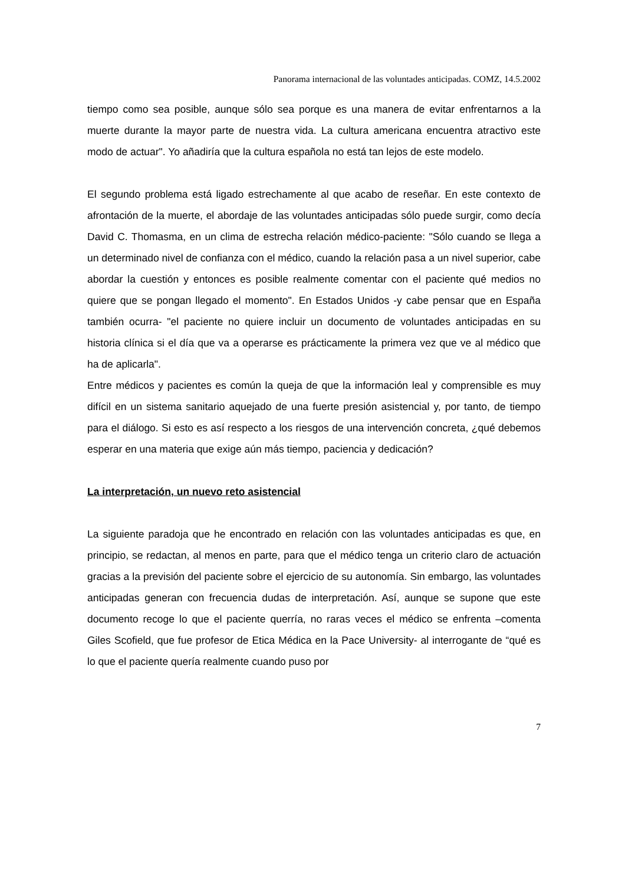Panorama internacional de las voluntades anticipadas. COMZ, 14.5.2002
tiempo como sea posible, aunque sólo sea porque es una manera de evitar enfrentarnos a la muerte durante la mayor parte de nuestra vida. La cultura americana encuentra atractivo este modo de actuar". Yo añadiría que la cultura española no está tan lejos de este modelo.
El segundo problema está ligado estrechamente al que acabo de reseñar. En este contexto de afrontación de la muerte, el abordaje de las voluntades anticipadas sólo puede surgir, como decía David C. Thomasma, en un clima de estrecha relación médico-paciente: "Sólo cuando se llega a un determinado nivel de confianza con el médico, cuando la relación pasa a un nivel superior, cabe abordar la cuestión y entonces es posible realmente comentar con el paciente qué medios no quiere que se pongan llegado el momento". En Estados Unidos -y cabe pensar que en España también ocurra- "el paciente no quiere incluir un documento de voluntades anticipadas en su historia clínica si el día que va a operarse es prácticamente la primera vez que ve al médico que ha de aplicarla".
Entre médicos y pacientes es común la queja de que la información leal y comprensible es muy difícil en un sistema sanitario aquejado de una fuerte presión asistencial y, por tanto, de tiempo para el diálogo. Si esto es así respecto a los riesgos de una intervención concreta, ¿qué debemos esperar en una materia que exige aún más tiempo, paciencia y dedicación?
La interpretación, un nuevo reto asistencial
La siguiente paradoja que he encontrado en relación con las voluntades anticipadas es que, en principio, se redactan, al menos en parte, para que el médico tenga un criterio claro de actuación gracias a la previsión del paciente sobre el ejercicio de su autonomía. Sin embargo, las voluntades anticipadas generan con frecuencia dudas de interpretación. Así, aunque se supone que este documento recoge lo que el paciente querría, no raras veces el médico se enfrenta –comenta Giles Scofield, que fue profesor de Etica Médica en la Pace University- al interrogante de “qué es lo que el paciente quería realmente cuando puso por
7